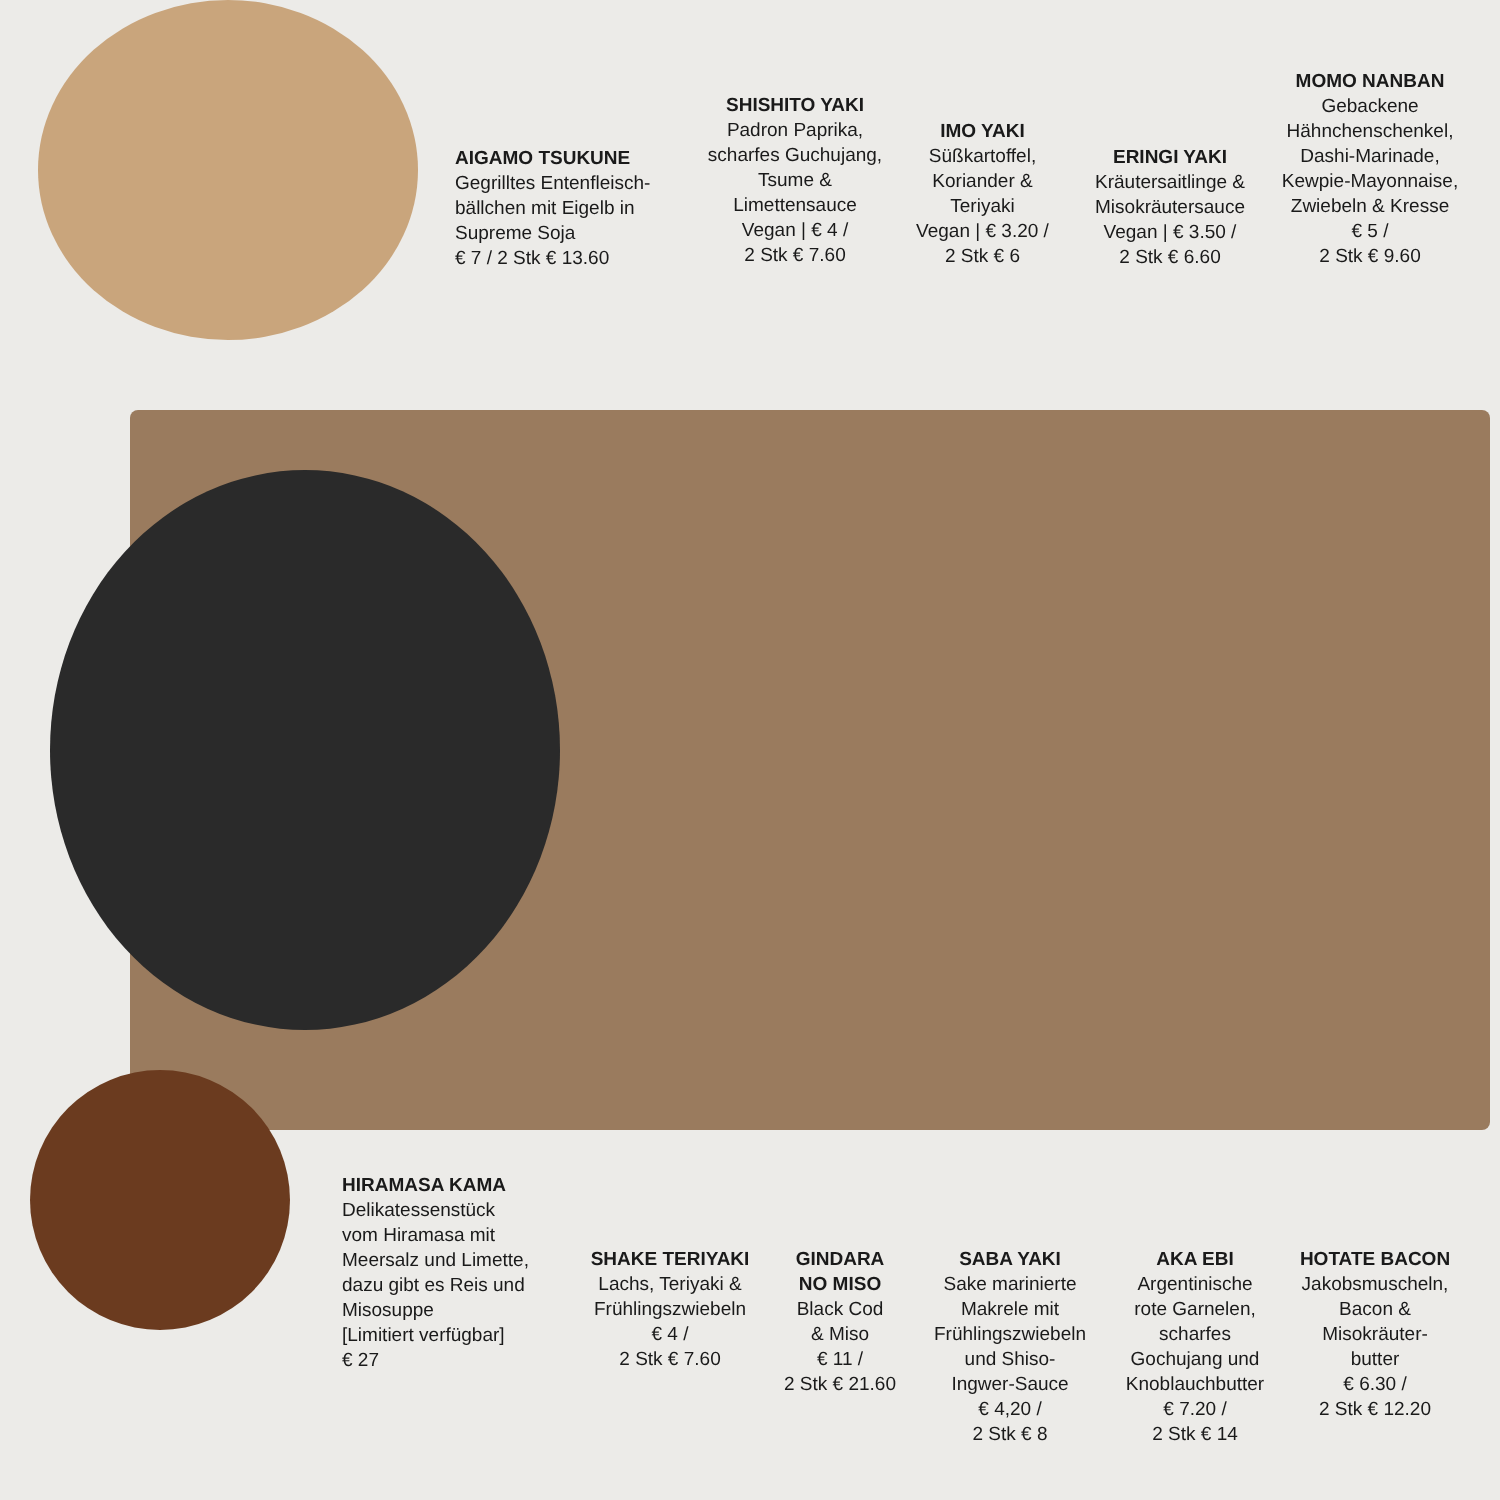AIGAMO TSUKUNE
Gegrilltes Entenfleisch-
bällchen mit Eigelb in
Supreme Soja
€ 7 / 2 Stk € 13.60
SHISHITO YAKI
Padron Paprika,
scharfes Guchujang,
Tsume &
Limettensauce
Vegan | € 4 /
2 Stk € 7.60
IMO YAKI
Süßkartoffel,
Koriander &
Teriyaki
Vegan | € 3.20 /
2 Stk € 6
ERINGI YAKI
Kräutersaitlinge &
Misokräutersauce
Vegan | € 3.50 /
2 Stk € 6.60
MOMO NANBAN
Gebackene
Hähnchenschenkel,
Dashi-Marinade,
Kewpie-Mayonnaise,
Zwiebeln & Kresse
€ 5 /
2 Stk € 9.60
HIRAMASA KAMA
Delikatessenstück
vom Hiramasa mit
Meersalz und Limette,
dazu gibt es Reis und
Misosuppe
[Limitiert verfügbar]
€ 27
SHAKE TERIYAKI
Lachs, Teriyaki &
Frühlingszwiebeln
€ 4 /
2 Stk € 7.60
GINDARA
NO MISO
Black Cod
& Miso
€ 11 /
2 Stk € 21.60
SABA YAKI
Sake marinierte
Makrele mit
Frühlingszwiebeln
und Shiso-
Ingwer-Sauce
€ 4,20 /
2 Stk € 8
AKA EBI
Argentinische
rote Garnelen,
scharfes
Gochujang und
Knoblauchbutter
€ 7.20 /
2 Stk € 14
HOTATE BACON
Jakobsmuscheln,
Bacon &
Misokräuter-
butter
€ 6.30 /
2 Stk € 12.20